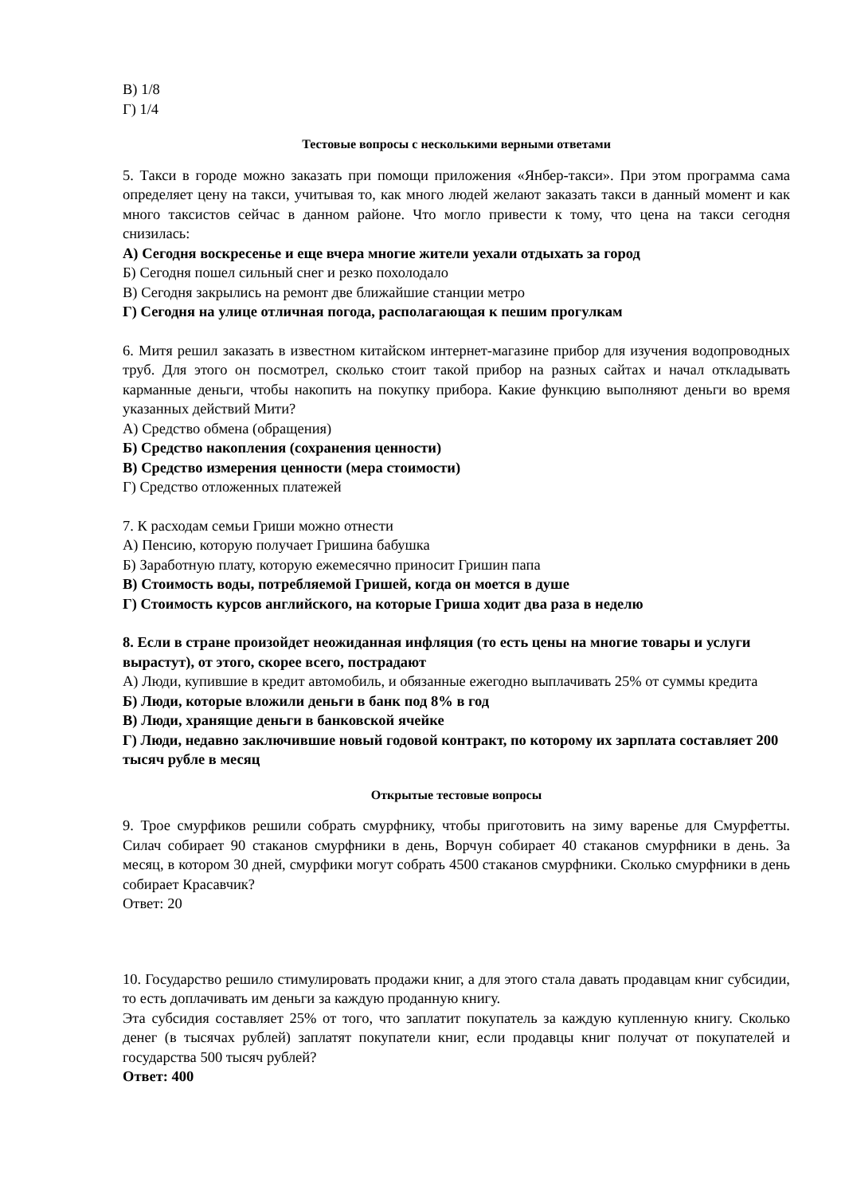В) 1/8
Г) 1/4
Тестовые вопросы с несколькими верными ответами
5. Такси в городе можно заказать при помощи приложения «Янбер-такси». При этом программа сама определяет цену на такси, учитывая то, как много людей желают заказать такси в данный момент и как много таксистов сейчас в данном районе. Что могло привести к тому, что цена на такси сегодня снизилась:
А) Сегодня воскресенье и еще вчера многие жители уехали отдыхать за город
Б) Сегодня пошел сильный снег и резко похолодало
В) Сегодня закрылись на ремонт две ближайшие станции метро
Г) Сегодня на улице отличная погода, располагающая к пешим прогулкам
6. Митя решил заказать в известном китайском интернет-магазине прибор для изучения водопроводных труб. Для этого он посмотрел, сколько стоит такой прибор на разных сайтах и начал откладывать карманные деньги, чтобы накопить на покупку прибора. Какие функцию выполняют деньги во время указанных действий Мити?
А) Средство обмена (обращения)
Б) Средство накопления (сохранения ценности)
В) Средство измерения ценности (мера стоимости)
Г) Средство отложенных платежей
7. К расходам семьи Гриши можно отнести
А) Пенсию, которую получает Гришина бабушка
Б) Заработную плату, которую ежемесячно приносит Гришин папа
В) Стоимость воды, потребляемой Гришей, когда он моется в душе
Г) Стоимость курсов английского, на которые Гриша ходит два раза в неделю
8. Если в стране произойдет неожиданная инфляция (то есть цены на многие товары и услуги вырастут), от этого, скорее всего, пострадают
А) Люди, купившие в кредит автомобиль, и обязанные ежегодно выплачивать 25% от суммы кредита
Б) Люди, которые вложили деньги в банк под 8% в год
В) Люди, хранящие деньги в банковской ячейке
Г) Люди, недавно заключившие новый годовой контракт, по которому их зарплата составляет 200 тысяч рубле в месяц
Открытые тестовые вопросы
9. Трое смурфиков решили собрать смурфнику, чтобы приготовить на зиму варенье для Смурфетты. Силач собирает 90 стаканов смурфники в день, Ворчун собирает 40 стаканов смурфники в день. За месяц, в котором 30 дней, смурфики могут собрать 4500 стаканов смурфники. Сколько смурфники в день собирает Красавчик?
Ответ: 20
10. Государство решило стимулировать продажи книг, а для этого стала давать продавцам книг субсидии, то есть доплачивать им деньги за каждую проданную книгу.
Эта субсидия составляет 25% от того, что заплатит покупатель за каждую купленную книгу. Сколько денег (в тысячах рублей) заплатят покупатели книг, если продавцы книг получат от покупателей и государства 500 тысяч рублей?
Ответ: 400